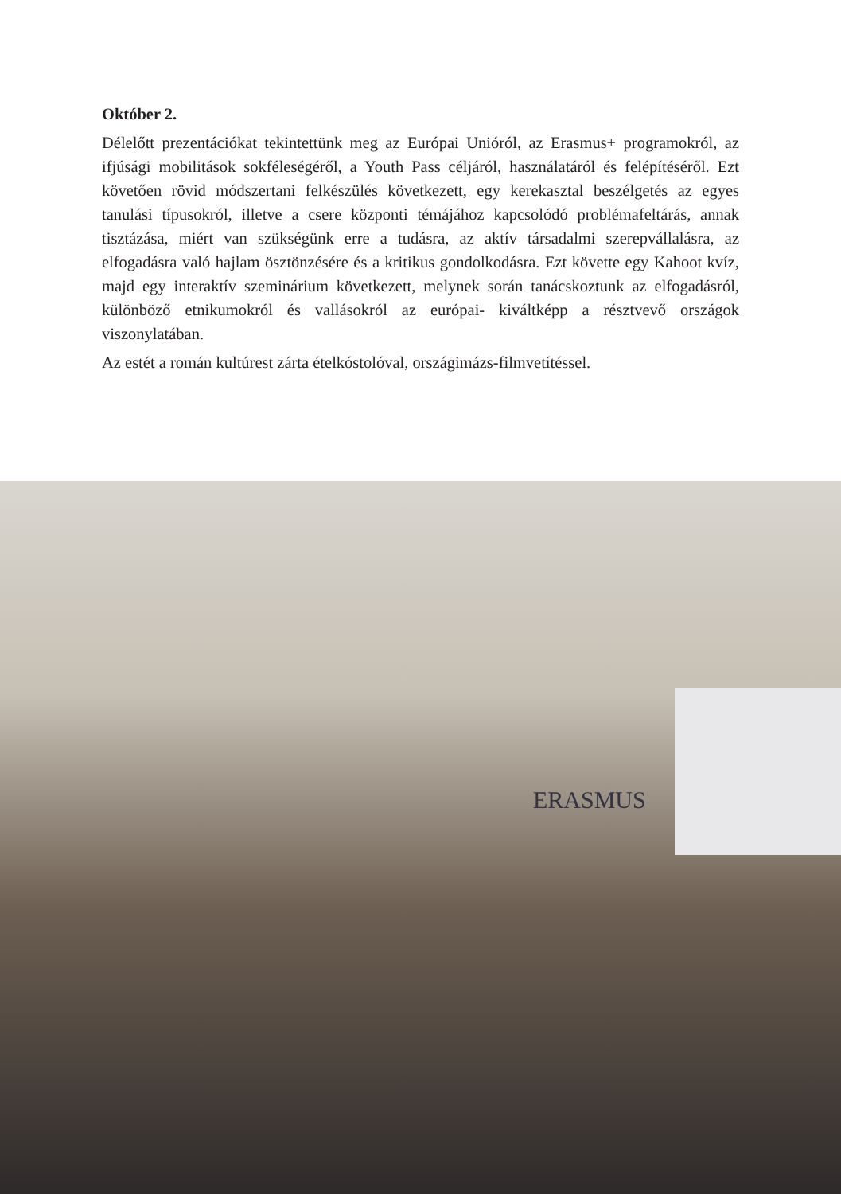Október 2.
Délelőtt prezentációkat tekintettünk meg az Európai Unióról, az Erasmus+ programokról, az ifjúsági mobilitások sokféleségéről, a Youth Pass céljáról, használatáról és felépítéséről. Ezt követően rövid módszertani felkészülés következett, egy kerekasztal beszélgetés az egyes tanulási típusokról, illetve a csere központi témájához kapcsolódó problémafeltárás, annak tisztázása, miért van szükségünk erre a tudásra, az aktív társadalmi szerepvállalásra, az elfogadásra való hajlam ösztönzésére és a kritikus gondolkodásra. Ezt követte egy Kahoot kvíz, majd egy interaktív szeminárium következett, melynek során tanácskoztunk az elfogadásról, különböző etnikumokról és vallásokról az európai- kiváltképp a résztvevő országok viszonylatában.
Az estét a román kultúrest zárta ételkóstolóval, országimázs-filmvetítéssel.
ERASMUS